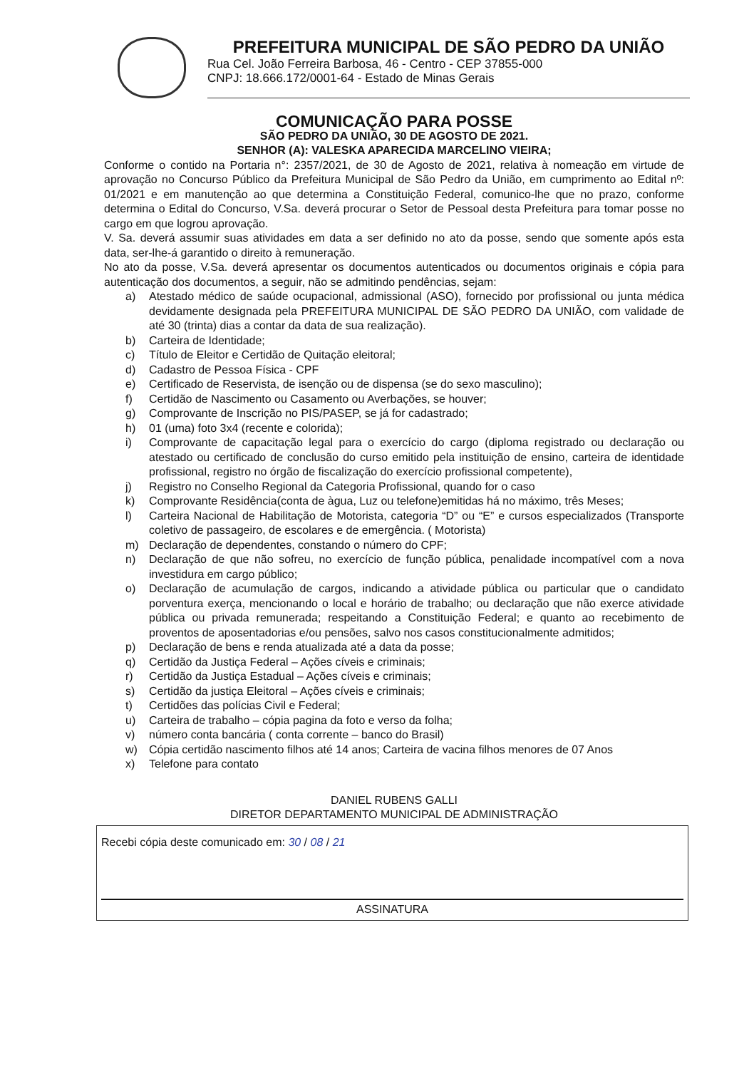PREFEITURA MUNICIPAL DE SÃO PEDRO DA UNIÃO
Rua Cel. João Ferreira Barbosa, 46 - Centro - CEP 37855-000
CNPJ: 18.666.172/0001-64 - Estado de Minas Gerais
COMUNICAÇÃO PARA POSSE
SÃO PEDRO DA UNIÃO, 30 DE AGOSTO DE 2021.
SENHOR (A): VALESKA APARECIDA MARCELINO VIEIRA;
Conforme o contido na Portaria n°: 2357/2021, de 30 de Agosto de 2021, relativa à nomeação em virtude de aprovação no Concurso Público da Prefeitura Municipal de São Pedro da União, em cumprimento ao Edital nº: 01/2021 e em manutenção ao que determina a Constituição Federal, comunico-lhe que no prazo, conforme determina o Edital do Concurso, V.Sa. deverá procurar o Setor de Pessoal desta Prefeitura para tomar posse no cargo em que logrou aprovação.
V. Sa. deverá assumir suas atividades em data a ser definido no ato da posse, sendo que somente após esta data, ser-lhe-á garantido o direito à remuneração.
No ato da posse, V.Sa. deverá apresentar os documentos autenticados ou documentos originais e cópia para autenticação dos documentos, a seguir, não se admitindo pendências, sejam:
a) Atestado médico de saúde ocupacional, admissional (ASO), fornecido por profissional ou junta médica devidamente designada pela PREFEITURA MUNICIPAL DE SÃO PEDRO DA UNIÃO, com validade de até 30 (trinta) dias a contar da data de sua realização).
b) Carteira de Identidade;
c) Título de Eleitor e Certidão de Quitação eleitoral;
d) Cadastro de Pessoa Física - CPF
e) Certificado de Reservista, de isenção ou de dispensa (se do sexo masculino);
f) Certidão de Nascimento ou Casamento ou Averbações, se houver;
g) Comprovante de Inscrição no PIS/PASEP, se já for cadastrado;
h) 01 (uma) foto 3x4 (recente e colorida);
i) Comprovante de capacitação legal para o exercício do cargo (diploma registrado ou declaração ou atestado ou certificado de conclusão do curso emitido pela instituição de ensino, carteira de identidade profissional, registro no órgão de fiscalização do exercício profissional competente),
j) Registro no Conselho Regional da Categoria Profissional, quando for o caso
k) Comprovante Residência(conta de àgua, Luz ou telefone)emitidas há no máximo, três Meses;
l) Carteira Nacional de Habilitação de Motorista, categoria “D” ou “E” e cursos especializados (Transporte coletivo de passageiro, de escolares e de emergência. ( Motorista)
m) Declaração de dependentes, constando o número do CPF;
n) Declaração de que não sofreu, no exercício de função pública, penalidade incompatível com a nova investidura em cargo público;
o) Declaração de acumulação de cargos, indicando a atividade pública ou particular que o candidato porventura exerça, mencionando o local e horário de trabalho; ou declaração que não exerce atividade pública ou privada remunerada; respeitando a Constituição Federal; e quanto ao recebimento de proventos de aposentadorias e/ou pensões, salvo nos casos constitucionalmente admitidos;
p) Declaração de bens e renda atualizada até a data da posse;
q) Certidão da Justiça Federal – Ações cíveis e criminais;
r) Certidão da Justiça Estadual – Ações cíveis e criminais;
s) Certidão da justiça Eleitoral – Ações cíveis e criminais;
t) Certidões das polícias Civil e Federal;
u) Carteira de trabalho – cópia pagina da foto e verso da folha;
v) número conta bancária ( conta corrente – banco do Brasil)
w) Cópia certidão nascimento filhos até 14 anos; Carteira de vacina filhos menores de 07 Anos
x) Telefone para contato
DANIEL RUBENS GALLI
DIRETOR DEPARTAMENTO MUNICIPAL DE ADMINISTRAÇÃO
Recebi cópia deste comunicado em: 30 / 08 / 21
ASSINATURA